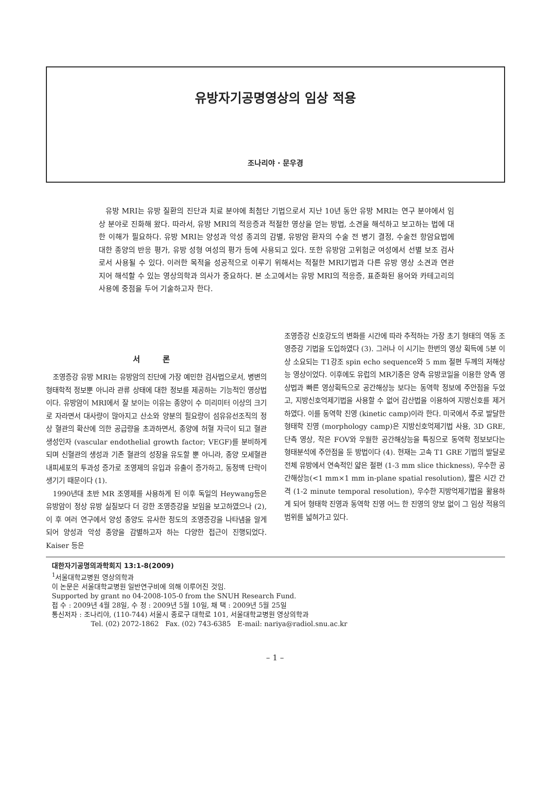유방자기공명영상의 임상 적용
조나리야 · 문우경
유방 MRI는 유방 질환의 진단과 치료 분야에 최첨단 기법으로서 지난 10년 동안 유방 MRI는 연구 분야에서 임상 분야로 진화해 왔다. 따라서, 유방 MRI의 적응증과 적절한 영상을 얻는 방법, 소견을 해석하고 보고하는 법에 대한 이해가 필요하다. 유방 MRI는 양성과 악성 종괴의 감별, 유방암 환자의 수술 전 병기 결정, 수술전 항암요법에 대한 종양의 반응 평가, 유방 성형 여성의 평가 등에 사용되고 있다. 또한 유방암 고위험군 여성에서 선별 보조 검사로서 사용될 수 있다. 이러한 목적을 성공적으로 이루기 위해서는 적절한 MRI기법과 다른 유방 영상 소견과 연관 지어 해석할 수 있는 영상의학과 의사가 중요하다. 본 소고에서는 유방 MRI의 적응증, 표준화된 용어와 카테고리의 사용에 중점을 두어 기술하고자 한다.
서 론
조영증강 유방 MRI는 유방암의 진단에 가장 예민한 검사법으로서, 병변의 형태학적 정보뿐 아니라 관류 상태에 대한 정보를 제공하는 기능적인 영상법이다. 유방암이 MRI에서 잘 보이는 이유는 종양이 수 미리미터 이상의 크기로 자라면서 대사량이 많아지고 산소와 양분의 필요량이 섬유유선조직의 정상 혈관의 확산에 의한 공급량을 초과하면서, 종양에 허혈 자극이 되고 혈관생성인자 (vascular endothelial growth factor; VEGF)를 분비하게 되며 신혈관의 생성과 기존 혈관의 성장을 유도할 뿐 아니라, 종양 모세혈관내피세포의 투과성 증가로 조영제의 유입과 유출이 증가하고, 동정맥 단락이 생기기 때문이다 (1).
1990년대 초반 MR 조영제를 사용하게 된 이후 독일의 Heywang등은 유방암이 정상 유방 실질보다 더 강한 조영증강을 보임을 보고하였으나 (2), 이 후 여러 연구에서 양성 종양도 유사한 정도의 조영증강을 나타냄을 알게 되어 양성과 악성 종양을 감별하고자 하는 다양한 접근이 진행되었다. Kaiser 등은
조영증강 신호강도의 변화를 시간에 따라 추적하는 가장 초기 형태의 역동 조영증강 기법을 도입하였다 (3). 그러나 이 시기는 한번의 영상 획득에 5분 이상 소요되는 T1강조 spin echo sequence와 5 mm 절편 두께의 저해상능 영상이었다. 이후에도 유럽의 MR기종은 양측 유방코일을 이용한 양측 영상법과 빠른 영상획득으로 공간해상능 보다는 동역학 정보에 주안점을 두었고, 지방신호억제기법을 사용할 수 없어 감산법을 이용하여 지방신호를 제거하였다. 이를 동역학 진영 (kinetic camp)이라 한다. 미국에서 주로 발달한 형태학 진영 (morphology camp)은 지방신호억제기법 사용, 3D GRE, 단측 영상, 작은 FOV와 우월한 공간해상능을 특징으로 동역학 정보보다는 형태분석에 주안점을 둔 방법이다 (4). 현재는 고속 T1 GRE 기법의 발달로 전체 유방에서 연속적인 얇은 절편 (1-3 mm slice thickness), 우수한 공간해상능(<1 mm×1 mm in-plane spatial resolution), 짧은 시간 간격 (1-2 minute temporal resolution), 우수한 지방억제기법을 활용하게 되어 형태학 진영과 동역학 진영 어느 한 진영의 양보 없이 그 임상 적용의 범위를 넓혀가고 있다.
대한자기공명의과학회지 13:1-8(2009)
<sup>1</sup> 서울대학교병원 영상의학과
이 논문은 서울대학교병원 일반연구비에 의해 이루어진 것임.
Supported by grant no 04-2008-105-0 from the SNUH Research Fund.
접 수 : 2009년 4월 28일, 수 정 : 2009년 5월 10일, 채 택 : 2009년 5월 25일
통신저자 : 조나리야, (110-744) 서울시 종로구 대학로 101, 서울대학교병원 영상의학과
Tel. (02) 2072-1862 Fax. (02) 743-6385 E-mail: nariya@radiol.snu.ac.kr
– 1 –